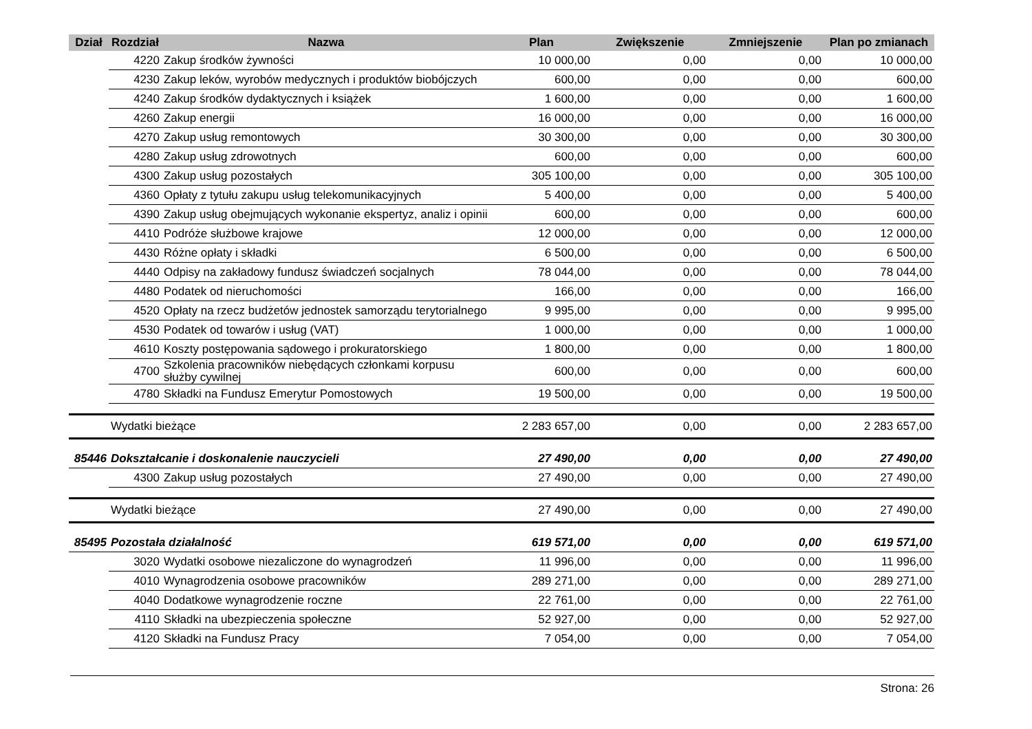| Dział | Rozdział | Nazwa | Plan | Zwiększenie | Zmniejszenie | Plan po zmianach |
| --- | --- | --- | --- | --- | --- | --- |
| | 4220 | Zakup środków żywności | 10 000,00 | 0,00 | 0,00 | 10 000,00 |
| | 4230 | Zakup leków, wyrobów medycznych i produktów biobójczych | 600,00 | 0,00 | 0,00 | 600,00 |
| | 4240 | Zakup środków dydaktycznych i książek | 1 600,00 | 0,00 | 0,00 | 1 600,00 |
| | 4260 | Zakup energii | 16 000,00 | 0,00 | 0,00 | 16 000,00 |
| | 4270 | Zakup usług remontowych | 30 300,00 | 0,00 | 0,00 | 30 300,00 |
| | 4280 | Zakup usług zdrowotnych | 600,00 | 0,00 | 0,00 | 600,00 |
| | 4300 | Zakup usług pozostałych | 305 100,00 | 0,00 | 0,00 | 305 100,00 |
| | 4360 | Opłaty z tytułu zakupu usług telekomunikacyjnych | 5 400,00 | 0,00 | 0,00 | 5 400,00 |
| | 4390 | Zakup usług obejmujących wykonanie ekspertyz, analiz i opinii | 600,00 | 0,00 | 0,00 | 600,00 |
| | 4410 | Podróże służbowe krajowe | 12 000,00 | 0,00 | 0,00 | 12 000,00 |
| | 4430 | Różne opłaty i składki | 6 500,00 | 0,00 | 0,00 | 6 500,00 |
| | 4440 | Odpisy na zakładowy fundusz świadczeń socjalnych | 78 044,00 | 0,00 | 0,00 | 78 044,00 |
| | 4480 | Podatek od nieruchomości | 166,00 | 0,00 | 0,00 | 166,00 |
| | 4520 | Opłaty na rzecz budżetów jednostek samorządu terytorialnego | 9 995,00 | 0,00 | 0,00 | 9 995,00 |
| | 4530 | Podatek od towarów i usług (VAT) | 1 000,00 | 0,00 | 0,00 | 1 000,00 |
| | 4610 | Koszty postępowania sądowego i prokuratorskiego | 1 800,00 | 0,00 | 0,00 | 1 800,00 |
| | 4700 | Szkolenia pracowników niebędących członkami korpusu służby cywilnej | 600,00 | 0,00 | 0,00 | 600,00 |
| | 4780 | Składki na Fundusz Emerytur Pomostowych | 19 500,00 | 0,00 | 0,00 | 19 500,00 |
| | Wydatki bieżące | | 2 283 657,00 | 0,00 | 0,00 | 2 283 657,00 |
| 85446 | Dokształcanie i doskonalenie nauczycieli | | 27 490,00 | 0,00 | 0,00 | 27 490,00 |
| | 4300 | Zakup usług pozostałych | 27 490,00 | 0,00 | 0,00 | 27 490,00 |
| | Wydatki bieżące | | 27 490,00 | 0,00 | 0,00 | 27 490,00 |
| 85495 | Pozostała działalność | | 619 571,00 | 0,00 | 0,00 | 619 571,00 |
| | 3020 | Wydatki osobowe niezaliczone do wynagrodzeń | 11 996,00 | 0,00 | 0,00 | 11 996,00 |
| | 4010 | Wynagrodzenia osobowe pracowników | 289 271,00 | 0,00 | 0,00 | 289 271,00 |
| | 4040 | Dodatkowe wynagrodzenie roczne | 22 761,00 | 0,00 | 0,00 | 22 761,00 |
| | 4110 | Składki na ubezpieczenia społeczne | 52 927,00 | 0,00 | 0,00 | 52 927,00 |
| | 4120 | Składki na Fundusz Pracy | 7 054,00 | 0,00 | 0,00 | 7 054,00 |
Strona: 26